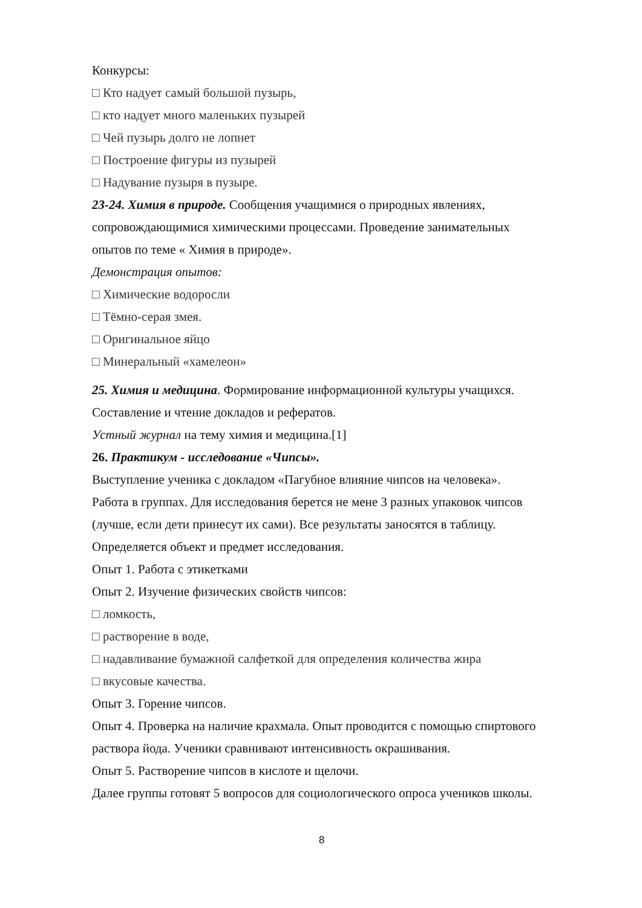Конкурсы:
□ Кто надует самый большой пузырь,
□ кто надует много маленьких пузырей
□ Чей пузырь долго не лопнет
□ Построение фигуры из пузырей
□ Надувание пузыря в пузыре.
23-24. Химия в природе. Сообщения учащимися о природных явлениях, сопровождающимися химическими процессами. Проведение занимательных опытов по теме « Химия в природе».
Демонстрация опытов:
□ Химические водоросли
□ Тёмно-серая змея.
□ Оригинальное яйцо
□ Минеральный «хамелеон»
25. Химия и медицина. Формирование информационной культуры учащихся. Составление и чтение докладов и рефератов.
Устный журнал на тему химия и медицина.[1]
26. Практикум - исследование «Чипсы».
Выступление ученика с докладом «Пагубное влияние чипсов на человека».
Работа в группах. Для исследования берется не мене 3 разных упаковок чипсов (лучше, если дети принесут их сами). Все результаты заносятся в таблицу.
Определяется объект и предмет исследования.
Опыт 1. Работа с этикетками
Опыт 2. Изучение физических свойств чипсов:
□ ломкость,
□ растворение в воде,
□ надавливание бумажной салфеткой для определения количества жира
□ вкусовые качества.
Опыт 3. Горение чипсов.
Опыт 4. Проверка на наличие крахмала. Опыт проводится с помощью спиртового раствора йода. Ученики сравнивают интенсивность окрашивания.
Опыт 5. Растворение чипсов в кислоте и щелочи.
Далее группы готовят 5 вопросов для социологического опроса учеников школы.
8